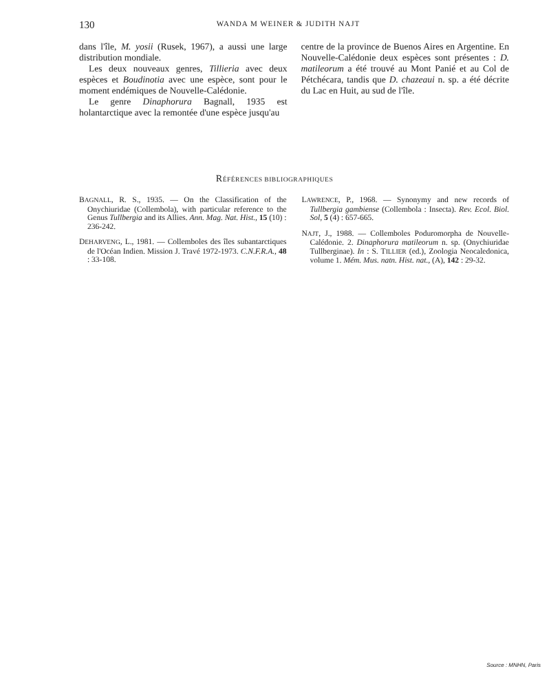130
WANDA M WEINER & JUDITH NAJT
dans l'île, M. yosii (Rusek, 1967), a aussi une large distribution mondiale.
Les deux nouveaux genres, Tillieria avec deux espèces et Boudinotia avec une espèce, sont pour le moment endémiques de Nouvelle-Calédonie.
Le genre Dinaphorura Bagnall, 1935 est holantarctique avec la remontée d'une espèce jusqu'au
centre de la province de Buenos Aires en Argentine. En Nouvelle-Calédonie deux espèces sont présentes : D. matileorum a été trouvé au Mont Panié et au Col de Pétchécara, tandis que D. chazeaui n. sp. a été décrite du Lac en Huit, au sud de l'île.
RÉFÉRENCES BIBLIOGRAPHIQUES
BAGNALL, R. S., 1935. — On the Classification of the Onychiuridae (Collembola), with particular reference to the Genus Tullbergia and its Allies. Ann. Mag. Nat. Hist., 15 (10) : 236-242.
DEHARVENG, L., 1981. — Collemboles des îles subantarctiques de l'Océan Indien. Mission J. Travé 1972-1973. C.N.F.R.A., 48 : 33-108.
LAWRENCE, P., 1968. — Synonymy and new records of Tullbergia gambiense (Collembola : Insecta). Rev. Ecol. Biol. Sol, 5 (4) : 657-665.
NAJT, J., 1988. — Collemboles Poduromorpha de Nouvelle-Calédonie. 2. Dinaphorura matileorum n. sp. (Onychiuridae Tullberginae). In : S. TILLIER (ed.), Zoologia Neocaledonica, volume 1. Mém. Mus. natn. Hist. nat., (A), 142 : 29-32.
Source : MNHN, Paris